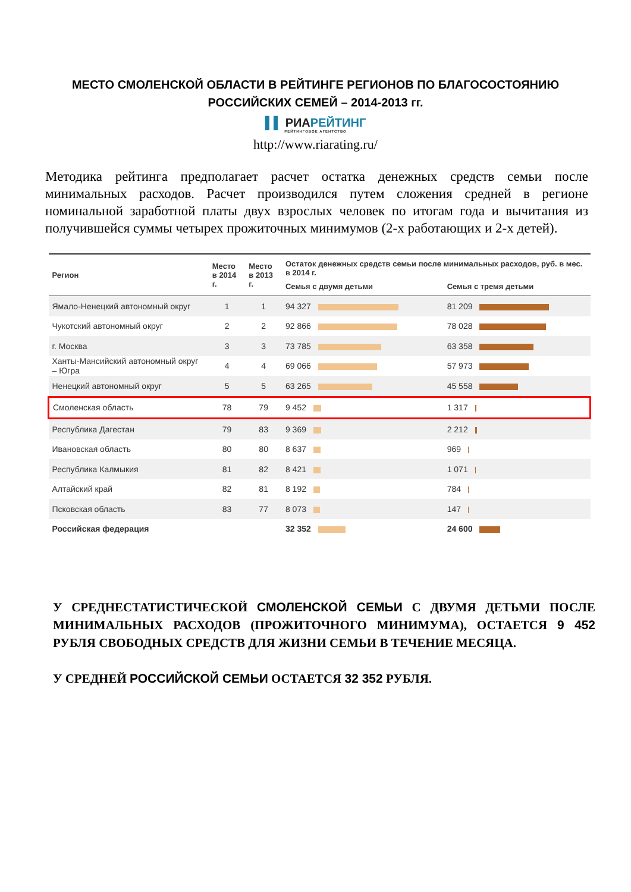МЕСТО СМОЛЕНСКОЙ ОБЛАСТИ В РЕЙТИНГЕ РЕГИОНОВ ПО БЛАГОСОСТОЯНИЮ
РОССИЙСКИХ СЕМЕЙ – 2014-2013 гг.
▌▌ РИАРЕЙТИНГ
РЕЙТИНГОВОЕ АГЕНТСТВО
http://www.riarating.ru/
Методика рейтинга предполагает расчет остатка денежных средств семьи после минимальных расходов. Расчет производился путем сложения средней в регионе номинальной заработной платы двух взрослых человек по итогам года и вычитания из получившейся суммы четырех прожиточных минимумов (2-х работающих и 2-х детей).
| Регион | Место в 2014 г. | Место в 2013 г. | Остаток денежных средств семьи после минимальных расходов, руб. в мес. в 2014 г. | |
| --- | --- | --- | --- | --- |
| | | | Семья с двумя детьми | Семья с тремя детьми |
| Ямало-Ненецкий автономный округ | 1 | 1 | 94 327 | 81 209 |
| Чукотский автономный округ | 2 | 2 | 92 866 | 78 028 |
| г. Москва | 3 | 3 | 73 785 | 63 358 |
| Ханты-Мансийский автономный округ – Югра | 4 | 4 | 69 066 | 57 973 |
| Ненецкий автономный округ | 5 | 5 | 63 265 | 45 558 |
| Смоленская область | 78 | 79 | 9 452 | 1 317 |
| Республика Дагестан | 79 | 83 | 9 369 | 2 212 |
| Ивановская область | 80 | 80 | 8 637 | 969 |
| Республика Калмыкия | 81 | 82 | 8 421 | 1 071 |
| Алтайский край | 82 | 81 | 8 192 | 784 |
| Псковская область | 83 | 77 | 8 073 | 147 |
| Российская федерация | | | 32 352 | 24 600 |
У СРЕДНЕСТАТИСТИЧЕСКОЙ СМОЛЕНСКОЙ СЕМЬИ С ДВУМЯ ДЕТЬМИ ПОСЛЕ МИНИМАЛЬНЫХ РАСХОДОВ (ПРОЖИТОЧНОГО МИНИМУМА), ОСТАЕТСЯ 9 452 РУБЛЯ СВОБОДНЫХ СРЕДСТВ ДЛЯ ЖИЗНИ СЕМЬИ В ТЕЧЕНИЕ МЕСЯЦА.
У СРЕДНЕЙ РОССИЙСКОЙ СЕМЬИ ОСТАЕТСЯ 32 352 РУБЛЯ.